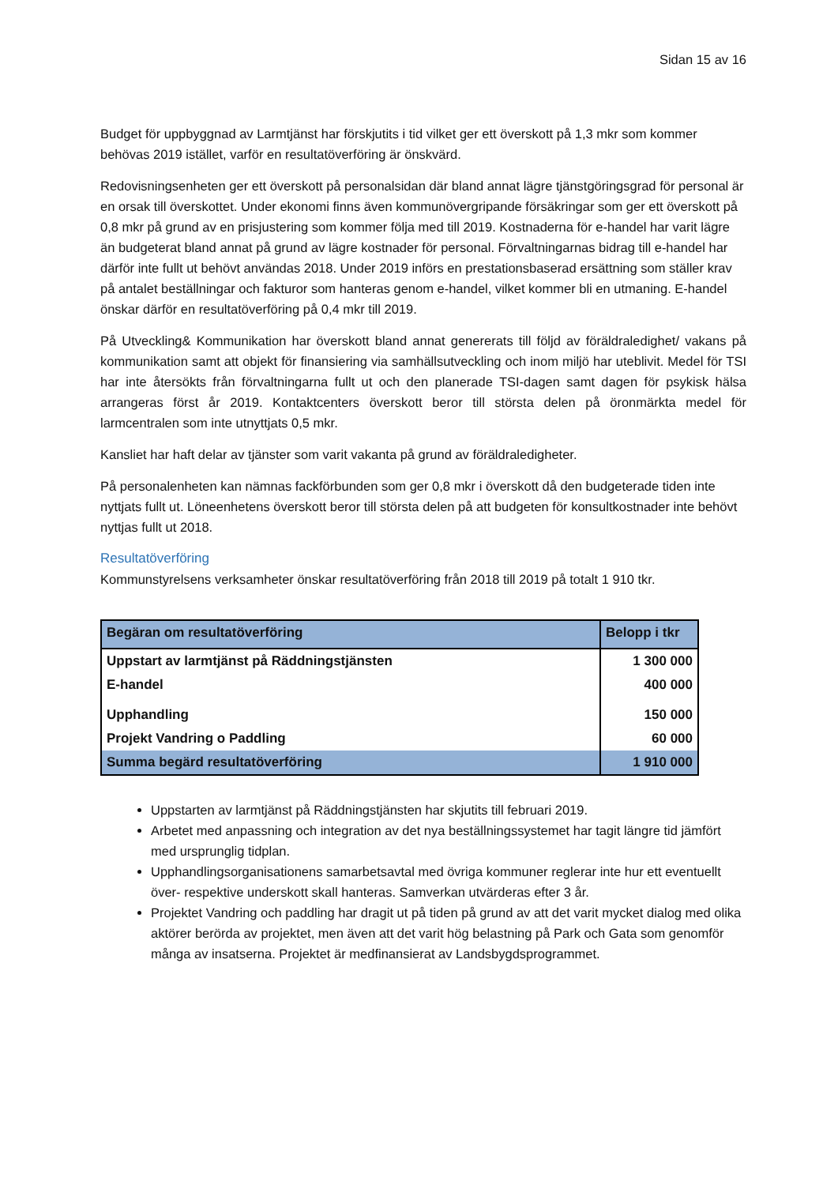Sidan 15 av 16
Budget för uppbyggnad av Larmtjänst har förskjutits i tid vilket ger ett överskott på 1,3 mkr som kommer behövas 2019 istället, varför en resultatöverföring är önskvärd.
Redovisningsenheten ger ett överskott på personalsidan där bland annat lägre tjänstgöringsgrad för personal är en orsak till överskottet. Under ekonomi finns även kommunövergripande försäkringar som ger ett överskott på 0,8 mkr på grund av en prisjustering som kommer följa med till 2019. Kostnaderna för e-handel har varit lägre än budgeterat bland annat på grund av lägre kostnader för personal. Förvaltningarnas bidrag till e-handel har därför inte fullt ut behövt användas 2018. Under 2019 införs en prestationsbaserad ersättning som ställer krav på antalet beställningar och fakturor som hanteras genom e-handel, vilket kommer bli en utmaning. E-handel önskar därför en resultatöverföring på 0,4 mkr till 2019.
På Utveckling& Kommunikation har överskott bland annat genererats till följd av föräldraledighet/ vakans på kommunikation samt att objekt för finansiering via samhällsutveckling och inom miljö har uteblivit. Medel för TSI har inte återsökts från förvaltningarna fullt ut och den planerade TSI-dagen samt dagen för psykisk hälsa arrangeras först år 2019. Kontaktcenters överskott beror till största delen på öronmärkta medel för larmcentralen som inte utnyttjats 0,5 mkr.
Kansliet har haft delar av tjänster som varit vakanta på grund av föräldraledigheter.
På personalenheten kan nämnas fackförbunden som ger 0,8 mkr i överskott då den budgeterade tiden inte nyttjats fullt ut. Löneenhetens överskott beror till största delen på att budgeten för konsultkostnader inte behövt nyttjas fullt ut 2018.
Resultatöverföring
Kommunstyrelsens verksamheter önskar resultatöverföring från 2018 till 2019 på totalt 1 910 tkr.
| Begäran om resultatöverföring | Belopp i tkr |
| --- | --- |
| Uppstart av larmtjänst på Räddningstjänsten | 1 300 000 |
| E-handel | 400 000 |
| Upphandling | 150 000 |
| Projekt Vandring o Paddling | 60 000 |
| Summa begärd resultatöverföring | 1 910 000 |
Uppstarten av larmtjänst på Räddningstjänsten har skjutits till februari 2019.
Arbetet med anpassning och integration av det nya beställningssystemet har tagit längre tid jämfört med ursprunglig tidplan.
Upphandlingsorganisationens samarbetsavtal med övriga kommuner reglerar inte hur ett eventuellt över- respektive underskott skall hanteras. Samverkan utvärderas efter 3 år.
Projektet Vandring och paddling har dragit ut på tiden på grund av att det varit mycket dialog med olika aktörer berörda av projektet, men även att det varit hög belastning på Park och Gata som genomför många av insatserna. Projektet är medfinansierat av Landsbygdsprogrammet.